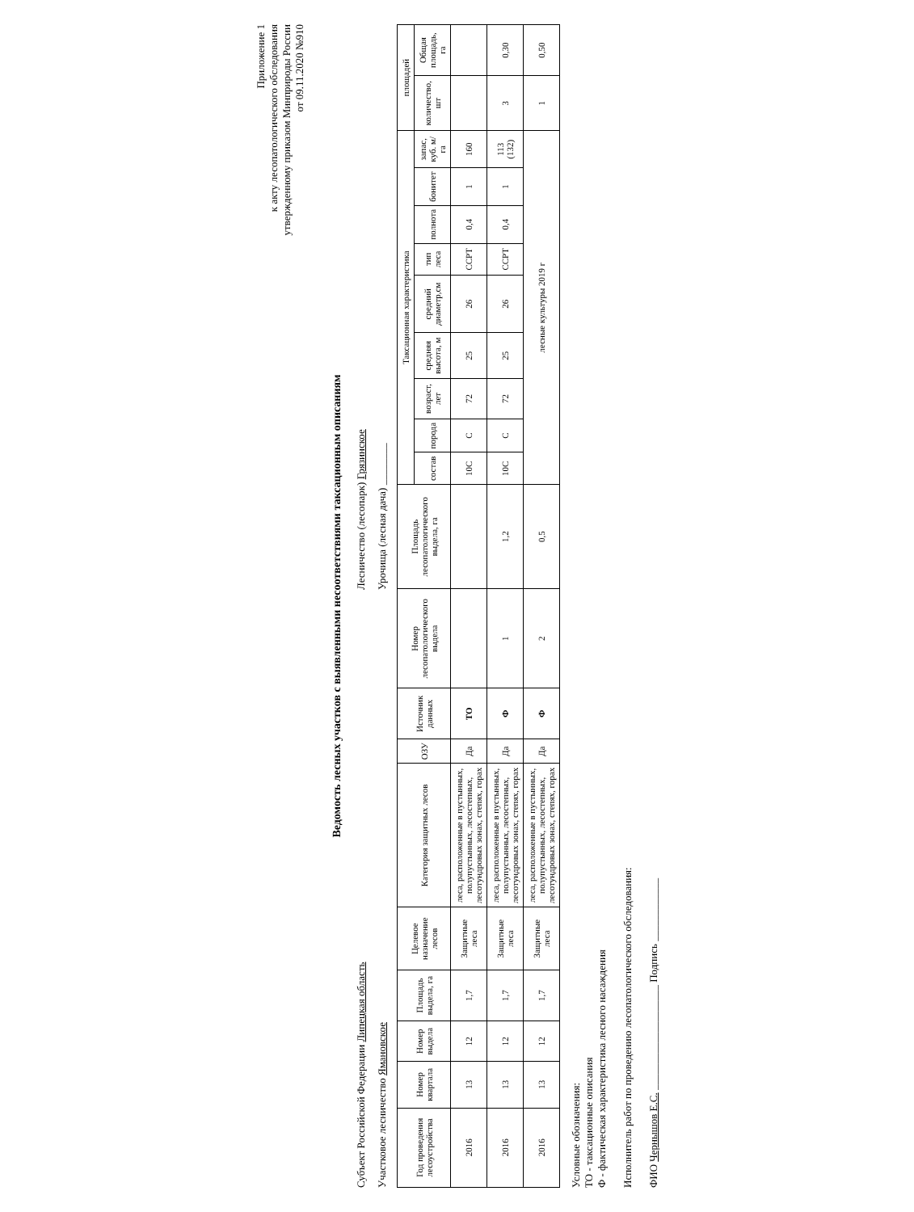Приложение 1
к акту лесопатологического обследования
утвержденному приказом Минприроды России
от 09.11.2020 №910
Ведомость лесных участков с выявленными несоответствиями таксационным описаниям
Субъект Российской Федерации Липецкая область
Лесничество (лесопарк) Грязинское
Участковое лесничество Ямановское
Урочища (лесная дача) ________
| Год проведения лесоустройства | Номер квартала | Номер выдела | Площадь выдела, га | Целевое назначение лесов | Категория защитных лесов | ОЗУ | Источник данных | Номер лесопатологического выдела | Площадь лесопатологического выдела, га | Таксационная характеристика | | | | | | | | | площадей | |
| --- | --- | --- | --- | --- | --- | --- | --- | --- | --- | --- | --- | --- | --- | --- | --- | --- | --- | --- | --- | --- |
| | | | | | | | | | | состав | порода | возраст, лет | средняя высота, м | средний диаметр,см | тип леса | полнота | бонитет | запас, куб. м/га | количество, шт | Общая площадь, га |
| 2016 | 13 | 12 | 1,7 | Защитные леса | леса, расположенные в пустынных, полупустынных, лесостепных, лесотундровых зонах, степях, горах | Да | ТО | | | 10С | С | 72 | 25 | 26 | ССРТ | 0,4 | 1 | 160 | | |
| 2016 | 13 | 12 | 1,7 | Защитные леса | леса, расположенные в пустынных, полупустынных, лесостепных, лесотундровых зонах, степях, горах | Да | Ф | 1 | 1,2 | 10С | С | 72 | 25 | 26 | ССРТ | 0,4 | 1 | 113 (132) | 3 | 0,30 |
| 2016 | 13 | 12 | 1,7 | Защитные леса | леса, расположенные в пустынных, полупустынных, лесостепных, лесотундровых зонах, степях, горах | Да | Ф | 2 | 0,5 | лесные культуры 2019 г | | | | | | | | | 1 | 0,50 |
Условные обозначения:
ТО - таксационные описания
Ф - фактическая характеристика лесного насаждения
Исполнитель работ по проведению лесопатологического обследования:
ФИО Чернышов Е.С. ____________________ Подпись ____________